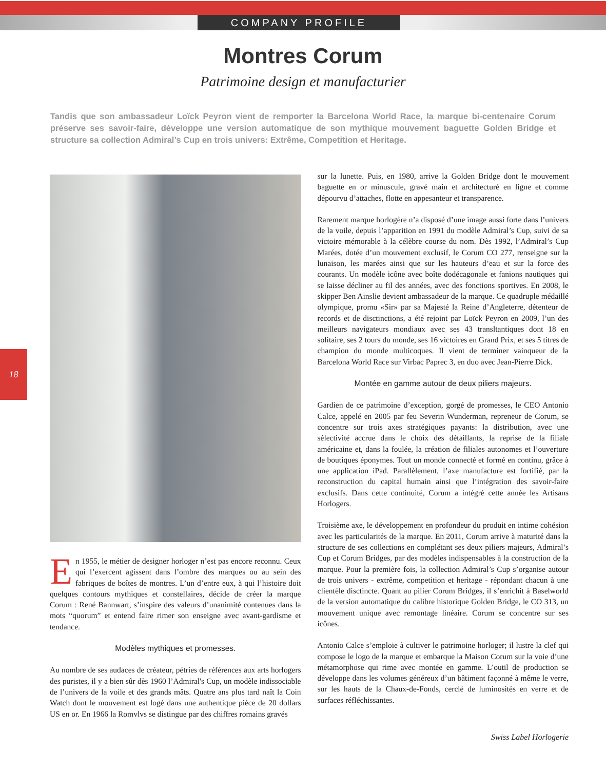COMPANY PROFILE
Montres Corum
Patrimoine design et manufacturier
Tandis que son ambassadeur Loïck Peyron vient de remporter la Barcelona World Race, la marque bi-centenaire Corum préserve ses savoir-faire, développe une version automatique de son mythique mouvement baguette Golden Bridge et structure sa collection Admiral’s Cup en trois univers: Extrême, Competition et Heritage.
18
En 1955, le métier de designer horloger n’est pas encore reconnu. Ceux qui l’exercent agissent dans l’ombre des marques ou au sein des fabriques de boîtes de montres. L’un d’entre eux, à qui l’histoire doit quelques contours mythiques et constellaires, décide de créer la marque Corum : René Bannwart, s’inspire des valeurs d’unanimité contenues dans la mots “quorum” et entend faire rimer son enseigne avec avant-gardisme et tendance.
Modèles mythiques et promesses.
Au nombre de ses audaces de créateur, pétries de références aux arts horlogers des puristes, il y a bien sûr dès 1960 l’Admiral's Cup, un modèle indissociable de l’univers de la voile et des grands mâts. Quatre ans plus tard naît la Coin Watch dont le mouvement est logé dans une authentique pièce de 20 dollars US en or. En 1966 la Romvlvs se distingue par des chiffres romains gravés
sur la lunette. Puis, en 1980, arrive la Golden Bridge dont le mouvement baguette en or minuscule, gravé main et architecturé en ligne et comme dépourvu d’attaches, flotte en appesanteur et transparence.
Rarement marque horlogère n’a disposé d’une image aussi forte dans l’univers de la voile, depuis l’apparition en 1991 du modèle Admiral’s Cup, suivi de sa victoire mémorable à la célèbre course du nom. Dès 1992, l’Admiral’s Cup Marées, dotée d’un mouvement exclusif, le Corum CO 277, renseigne sur la lunaison, les marées ainsi que sur les hauteurs d’eau et sur la force des courants. Un modèle icône avec boîte dodécagonale et fanions nautiques qui se laisse décliner au fil des années, avec des fonctions sportives. En 2008, le skipper Ben Ainslie devient ambassadeur de la marque. Ce quadruple médaillé olympique, promu «Sir» par sa Majesté la Reine d’Angleterre, détenteur de records et de disctinctions, a été rejoint par Loïck Peyron en 2009, l’un des meilleurs navigateurs mondiaux avec ses 43 transltantiques dont 18 en solitaire, ses 2 tours du monde, ses 16 victoires en Grand Prix, et ses 5 titres de champion du monde multicoques. Il vient de terminer vainqueur de la Barcelona World Race sur Virbac Paprec 3, en duo avec Jean-Pierre Dick.
Montée en gamme autour de deux piliers majeurs.
Gardien de ce patrimoine d’exception, gorgé de promesses, le CEO Antonio Calce, appelé en 2005 par feu Severin Wunderman, repreneur de Corum, se concentre sur trois axes stratégiques payants: la distribution, avec une sélectivité accrue dans le choix des détaillants, la reprise de la filiale américaine et, dans la foulée, la création de filiales autonomes et l’ouverture de boutiques éponymes. Tout un monde connecté et formé en continu, grâce à une application iPad. Parallèlement, l’axe manufacture est fortifié, par la reconstruction du capital humain ainsi que l’intégration des savoir-faire exclusifs. Dans cette continuité, Corum a intégré cette année les Artisans Horlogers.
Troisième axe, le développement en profondeur du produit en intime cohésion avec les particularités de la marque. En 2011, Corum arrive à maturité dans la structure de ses collections en complétant ses deux piliers majeurs, Admiral’s Cup et Corum Bridges, par des modèles indispensables à la construction de la marque. Pour la première fois, la collection Admiral’s Cup s’organise autour de trois univers - extrême, competition et heritage - répondant chacun à une clientèle disctincte. Quant au pilier Corum Bridges, il s’enrichit à Baselworld de la version automatique du calibre historique Golden Bridge, le CO 313, un mouvement unique avec remontage linéaire. Corum se concentre sur ses icônes.
Antonio Calce s’emploie à cultiver le patrimoine horloger; il lustre la clef qui compose le logo de la marque et embarque la Maison Corum sur la voie d’une métamorphose qui rime avec montée en gamme. L’outil de production se développe dans les volumes généreux d’un bâtiment façonné à même le verre, sur les hauts de la Chaux-de-Fonds, cerclé de luminosités en verre et de surfaces réfléchissantes.
Swiss Label Horlogerie